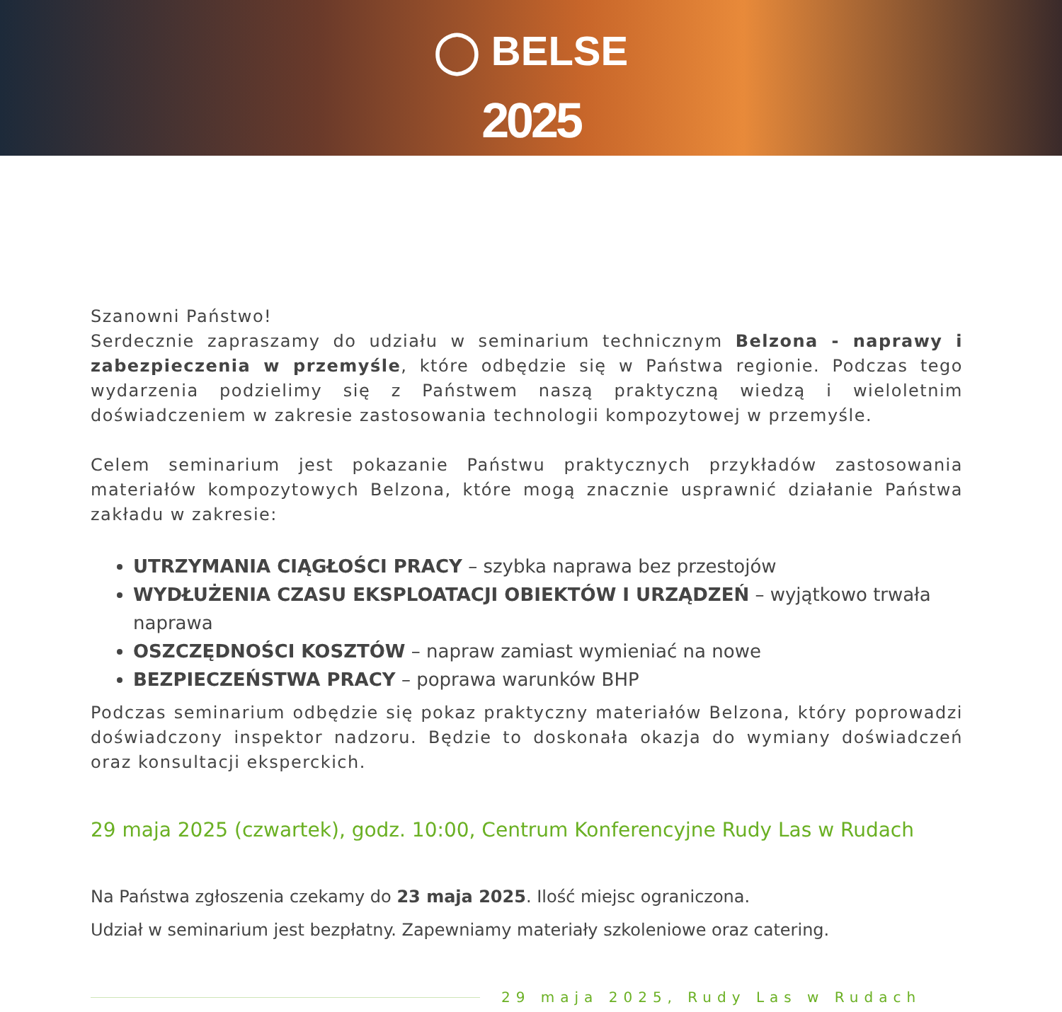◯ BELSE
2025
Szanowni Państwo!
Serdecznie zapraszamy do udziału w seminarium technicznym Belzona - naprawy i zabezpieczenia w przemyśle, które odbędzie się w Państwa regionie. Podczas tego wydarzenia podzielimy się z Państwem naszą praktyczną wiedzą i wieloletnim doświadczeniem w zakresie zastosowania technologii kompozytowej w przemyśle.
Celem seminarium jest pokazanie Państwu praktycznych przykładów zastosowania materiałów kompozytowych Belzona, które mogą znacznie usprawnić działanie Państwa zakładu w zakresie:
UTRZYMANIA CIĄGŁOŚCI PRACY – szybka naprawa bez przestojów
WYDŁUŻENIA CZASU EKSPLOATACJI OBIEKTÓW I URZĄDZEŃ – wyjątkowo trwała naprawa
OSZCZĘDNOŚCI KOSZTÓW – napraw zamiast wymieniać na nowe
BEZPIECZEŃSTWA PRACY – poprawa warunków BHP
Podczas seminarium odbędzie się pokaz praktyczny materiałów Belzona, który poprowadzi doświadczony inspektor nadzoru. Będzie to doskonała okazja do wymiany doświadczeń oraz konsultacji eksperckich.
29 maja 2025 (czwartek), godz. 10:00, Centrum Konferencyjne Rudy Las w Rudach
Na Państwa zgłoszenia czekamy do 23 maja 2025. Ilość miejsc ograniczona.
Udział w seminarium jest bezpłatny. Zapewniamy materiały szkoleniowe oraz catering.
29 maja 2025, Rudy Las w Rudach